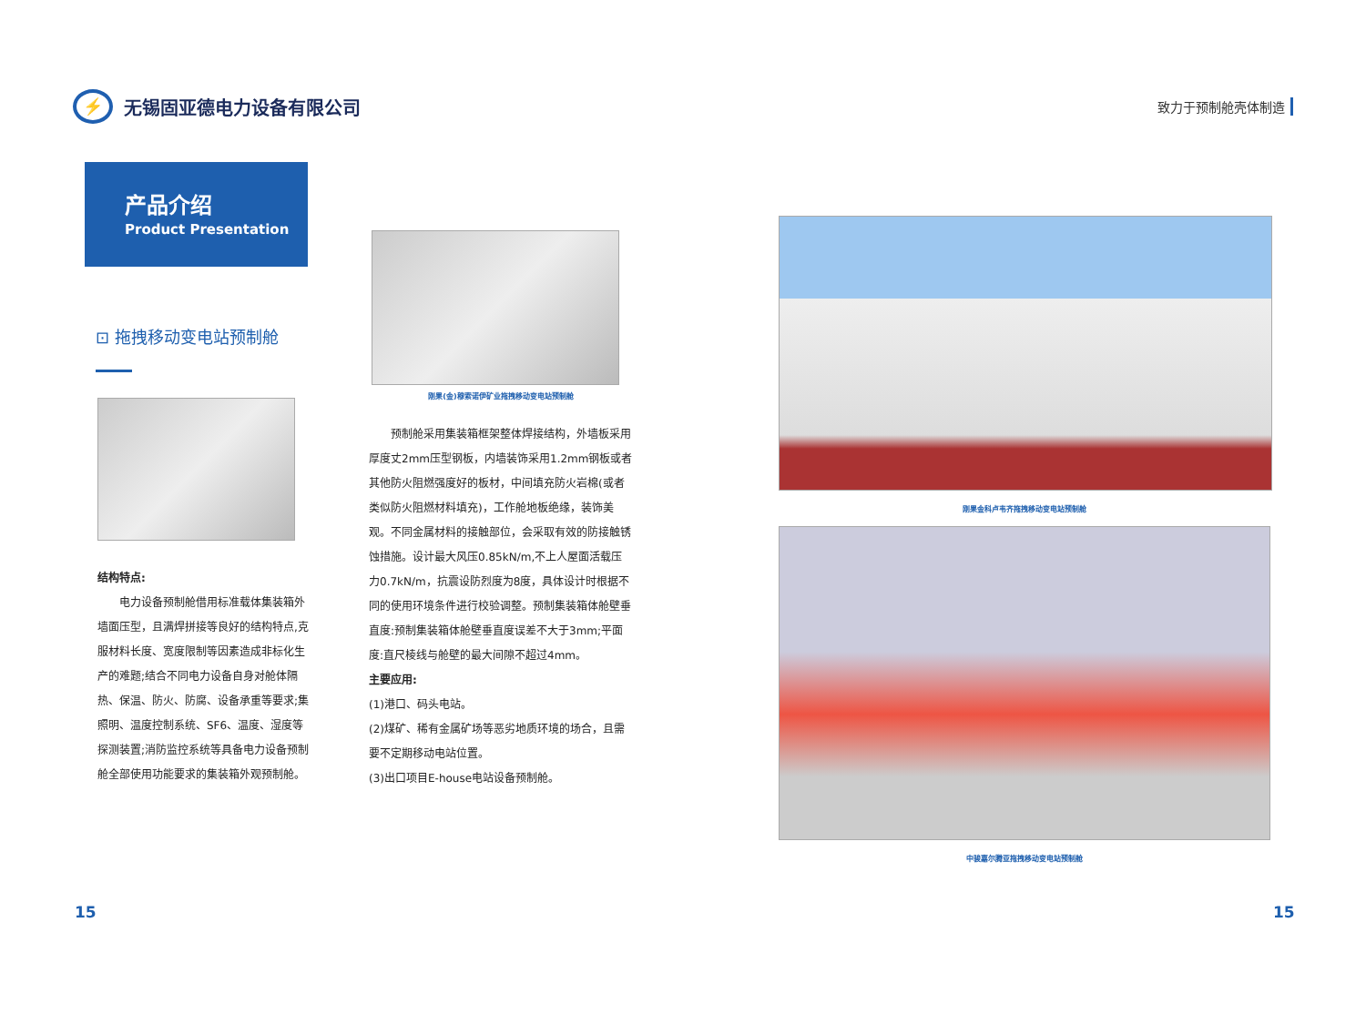⚡ 无锡固亚德电力设备有限公司
致力于预制舱壳体制造
产品介绍
Product Presentation
⊡ 拖拽移动变电站预制舱
结构特点:
　　电力设备预制舱借用标准载体集装箱外墙面压型，且满焊拼接等良好的结构特点,克服材料长度、宽度限制等因素造成非标化生产的难题;结合不同电力设备自身对舱体隔热、保温、防火、防腐、设备承重等要求;集照明、温度控制系统、SF6、温度、湿度等探测装置;消防监控系统等具备电力设备预制舱全部使用功能要求的集装箱外观预制舱。
刚果(金)穆索诺伊矿业拖拽移动变电站预制舱
　　预制舱采用集装箱框架整体焊接结构，外墙板采用厚度丈2mm压型钢板，内墙装饰采用1.2mm钢板或者其他防火阻燃强度好的板材，中间填充防火岩棉(或者类似防火阻燃材料填充)，工作舱地板绝缘，装饰美观。不同金属材料的接触部位，会采取有效的防接触锈蚀措施。设计最大风压0.85kN/m,不上人屋面活载压力0.7kN/m，抗震设防烈度为8度，具体设计时根据不同的使用环境条件进行校验调整。预制集装箱体舱壁垂直度:预制集装箱体舱壁垂直度误差不大于3mm;平面度:直尺棱线与舱壁的最大间隙不超过4mm。
主要应用:
(1)港口、码头电站。
(2)煤矿、稀有金属矿场等恶劣地质环境的场合，且需要不定期移动电站位置。
(3)出口项目E-house电站设备预制舱。
刚果金科卢韦齐拖拽移动变电站预制舱
中骏嘉尔腾亚拖拽移动变电站预制舱
15 15